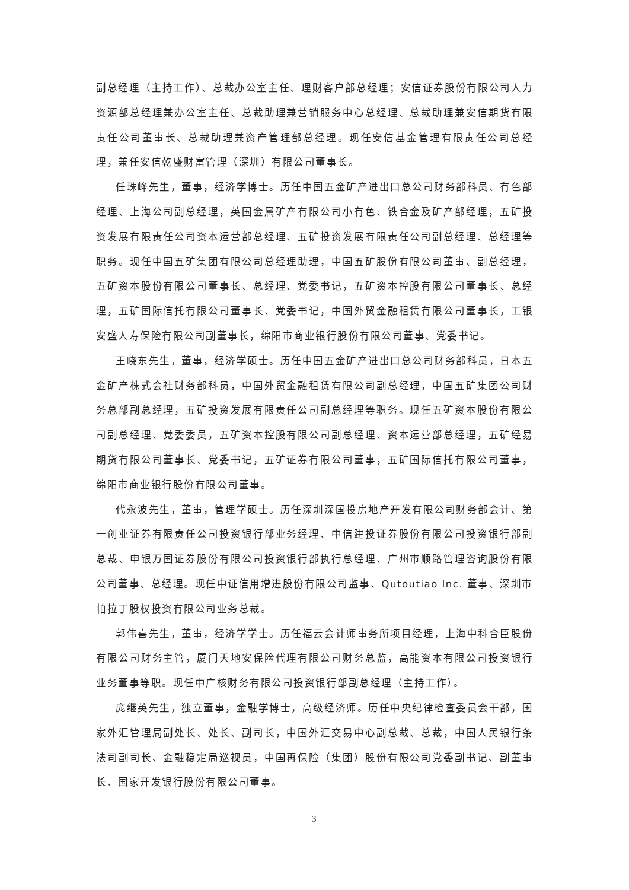副总经理（主持工作）、总裁办公室主任、理财客户部总经理；安信证券股份有限公司人力资源部总经理兼办公室主任、总裁助理兼营销服务中心总经理、总裁助理兼安信期货有限责任公司董事长、总裁助理兼资产管理部总经理。现任安信基金管理有限责任公司总经理，兼任安信乾盛财富管理（深圳）有限公司董事长。
任珠峰先生，董事，经济学博士。历任中国五金矿产进出口总公司财务部科员、有色部经理、上海公司副总经理，英国金属矿产有限公司小有色、铁合金及矿产部经理，五矿投资发展有限责任公司资本运营部总经理、五矿投资发展有限责任公司副总经理、总经理等职务。现任中国五矿集团有限公司总经理助理，中国五矿股份有限公司董事、副总经理，五矿资本股份有限公司董事长、总经理、党委书记，五矿资本控股有限公司董事长、总经理，五矿国际信托有限公司董事长、党委书记，中国外贸金融租赁有限公司董事长，工银安盛人寿保险有限公司副董事长，绵阳市商业银行股份有限公司董事、党委书记。
王晓东先生，董事，经济学硕士。历任中国五金矿产进出口总公司财务部科员，日本五金矿产株式会社财务部科员，中国外贸金融租赁有限公司副总经理，中国五矿集团公司财务总部副总经理，五矿投资发展有限责任公司副总经理等职务。现任五矿资本股份有限公司副总经理、党委委员，五矿资本控股有限公司副总经理、资本运营部总经理，五矿经易期货有限公司董事长、党委书记，五矿证券有限公司董事，五矿国际信托有限公司董事，绵阳市商业银行股份有限公司董事。
代永波先生，董事，管理学硕士。历任深圳深国投房地产开发有限公司财务部会计、第一创业证券有限责任公司投资银行部业务经理、中信建投证券股份有限公司投资银行部副总裁、申银万国证券股份有限公司投资银行部执行总经理、广州市顺路管理咨询股份有限公司董事、总经理。现任中证信用增进股份有限公司监事、Qutoutiao Inc. 董事、深圳市帕拉丁股权投资有限公司业务总裁。
郭伟喜先生，董事，经济学学士。历任福云会计师事务所项目经理，上海中科合臣股份有限公司财务主管，厦门天地安保险代理有限公司财务总监，高能资本有限公司投资银行业务董事等职。现任中广核财务有限公司投资银行部副总经理（主持工作）。
庞继英先生，独立董事，金融学博士，高级经济师。历任中央纪律检查委员会干部，国家外汇管理局副处长、处长、副司长，中国外汇交易中心副总裁、总裁，中国人民银行条法司副司长、金融稳定局巡视员，中国再保险（集团）股份有限公司党委副书记、副董事长、国家开发银行股份有限公司董事。
3